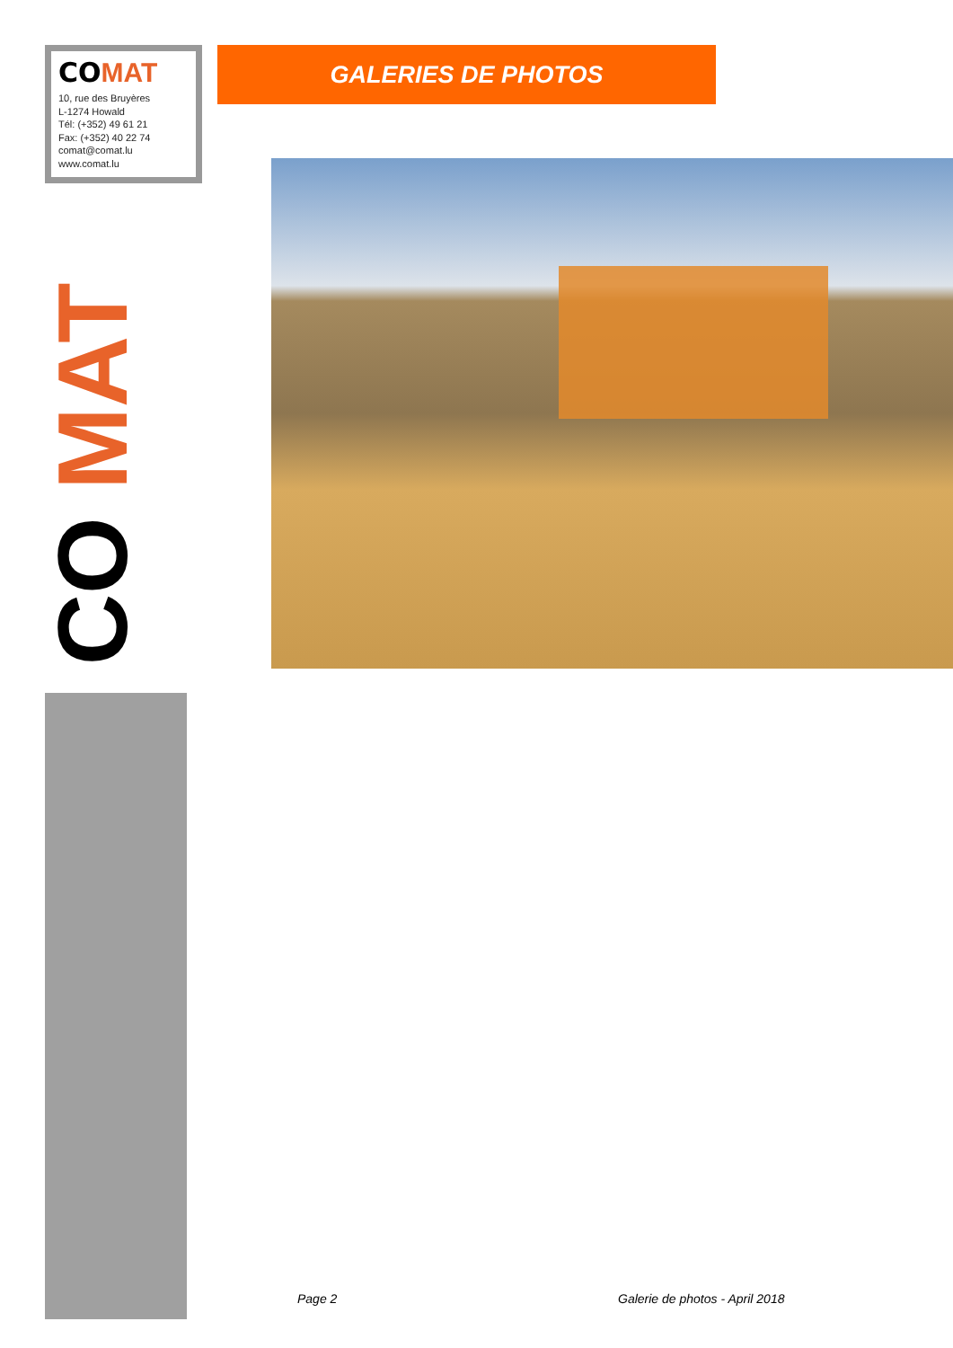CO MAT
10, rue des Bruyères
L-1274 Howald
Tél: (+352) 49 61 21
Fax: (+352) 40 22 74
comat@comat.lu
www.comat.lu
CO MAT
GALERIES DE PHOTOS
Page 2 Galerie de photos - April 2018